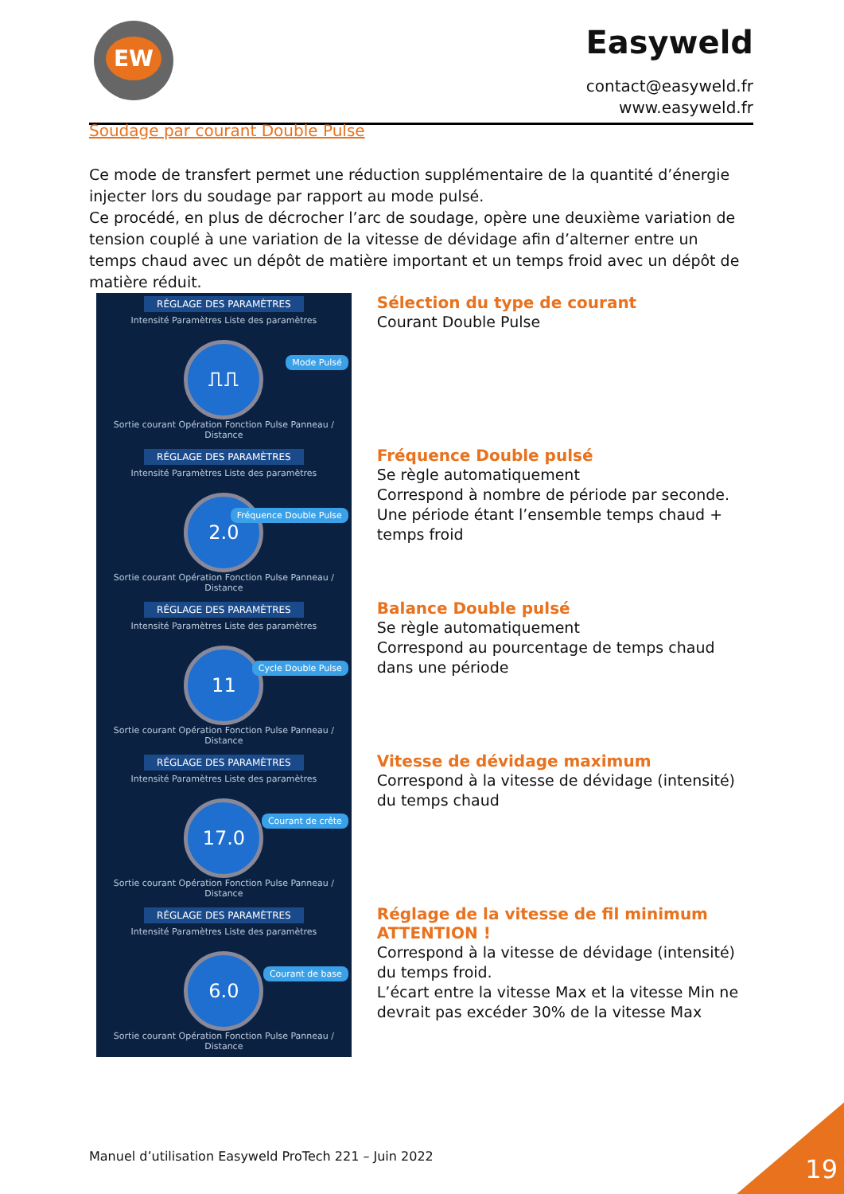EW Easyweld
contact@easyweld.fr
www.easyweld.fr
Soudage par courant Double Pulse
Ce mode de transfert permet une réduction supplémentaire de la quantité d’énergie injecter lors du soudage par rapport au mode pulsé.
Ce procédé, en plus de décrocher l’arc de soudage, opère une deuxième variation de tension couplé à une variation de la vitesse de dévidage afin d’alterner entre un temps chaud avec un dépôt de matière important et un temps froid avec un dépôt de matière réduit.
RÉGLAGE DES PARAMÈTRES
Intensité Paramètres Liste des paramètres
⎍⎍
Mode Pulsé
Sortie courant Opération Fonction Pulse Panneau / Distance
Sélection du type de courant
Courant Double Pulse
RÉGLAGE DES PARAMÈTRES
Intensité Paramètres Liste des paramètres
2.0
Fréquence Double Pulse
Sortie courant Opération Fonction Pulse Panneau / Distance
Fréquence Double pulsé
Se règle automatiquement
Correspond à nombre de période par seconde.
Une période étant l’ensemble temps chaud + temps froid
RÉGLAGE DES PARAMÈTRES
Intensité Paramètres Liste des paramètres
11
Cycle Double Pulse
Sortie courant Opération Fonction Pulse Panneau / Distance
Balance Double pulsé
Se règle automatiquement
Correspond au pourcentage de temps chaud dans une période
RÉGLAGE DES PARAMÈTRES
Intensité Paramètres Liste des paramètres
17.0
Courant de crête
Sortie courant Opération Fonction Pulse Panneau / Distance
Vitesse de dévidage maximum
Correspond à la vitesse de dévidage (intensité) du temps chaud
RÉGLAGE DES PARAMÈTRES
Intensité Paramètres Liste des paramètres
6.0
Courant de base
Sortie courant Opération Fonction Pulse Panneau / Distance
Réglage de la vitesse de fil minimum
ATTENTION !
Correspond à la vitesse de dévidage (intensité) du temps froid.
L’écart entre la vitesse Max et la vitesse Min ne devrait pas excéder 30% de la vitesse Max
Manuel d’utilisation Easyweld ProTech 221 – Juin 2022
19